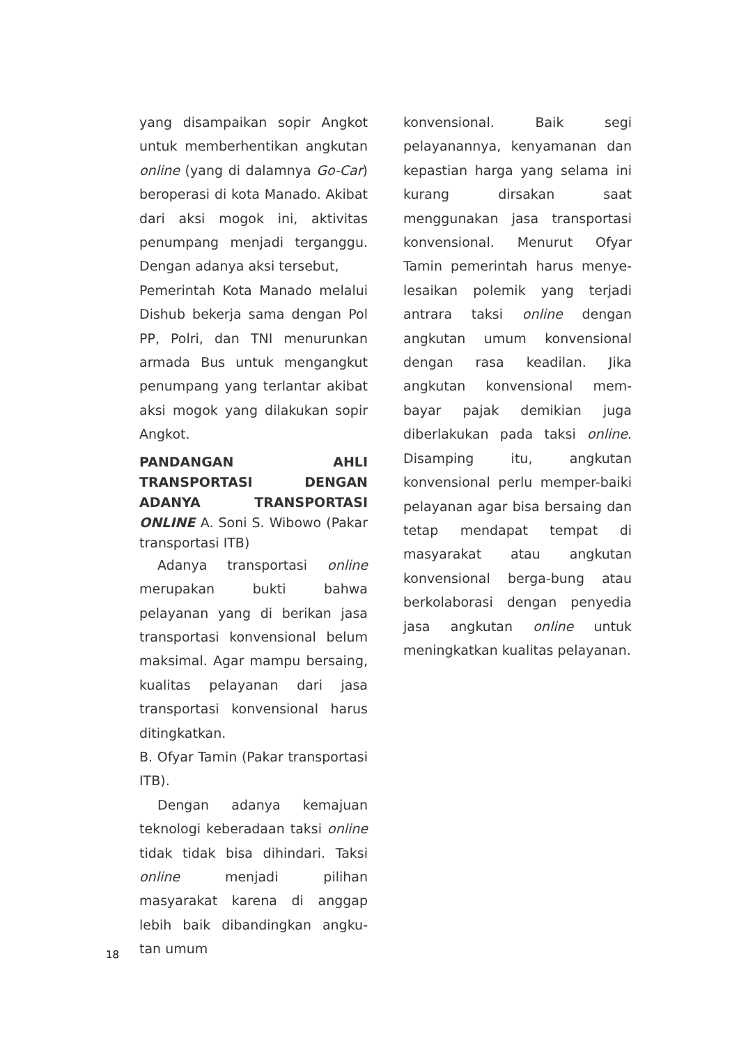yang disampaikan sopir Angkot untuk memberhentikan angkutan online (yang di dalamnya Go-Car) beroperasi di kota Manado. Akibat dari aksi mogok ini, aktivitas penumpang menjadi terganggu. Dengan adanya aksi tersebut,
Pemerintah Kota Manado melalui Dishub bekerja sama dengan Pol PP, Polri, dan TNI menurunkan armada Bus untuk mengangkut penumpang yang terlantar akibat aksi mogok yang dilakukan sopir Angkot.
PANDANGAN AHLI TRANSPORTASI DENGAN ADANYA TRANSPORTASI ONLINE A. Soni S. Wibowo (Pakar transportasi ITB)
Adanya transportasi online merupakan bukti bahwa pelayanan yang di berikan jasa transportasi konvensional belum maksimal. Agar mampu bersaing, kualitas pelayanan dari jasa transportasi konvensional harus ditingkatkan.
B. Ofyar Tamin (Pakar transportasi ITB).
Dengan adanya kemajuan teknologi keberadaan taksi online tidak tidak bisa dihindari. Taksi online menjadi pilihan masyarakat karena di anggap lebih baik dibandingkan angku-tan umum
konvensional. Baik segi pelayanannya, kenyamanan dan kepastian harga yang selama ini kurang dirsakan saat menggunakan jasa transportasi konvensional. Menurut Ofyar Tamin pemerintah harus menye-lesaikan polemik yang terjadi antrara taksi online dengan angkutan umum konvensional dengan rasa keadilan. Jika angkutan konvensional mem-bayar pajak demikian juga diberlakukan pada taksi online. Disamping itu, angkutan konvensional perlu memper-baiki pelayanan agar bisa bersaing dan tetap mendapat tempat di masyarakat atau angkutan konvensional berga-bung atau berkolaborasi dengan penyedia jasa angkutan online untuk meningkatkan kualitas pelayanan.
18